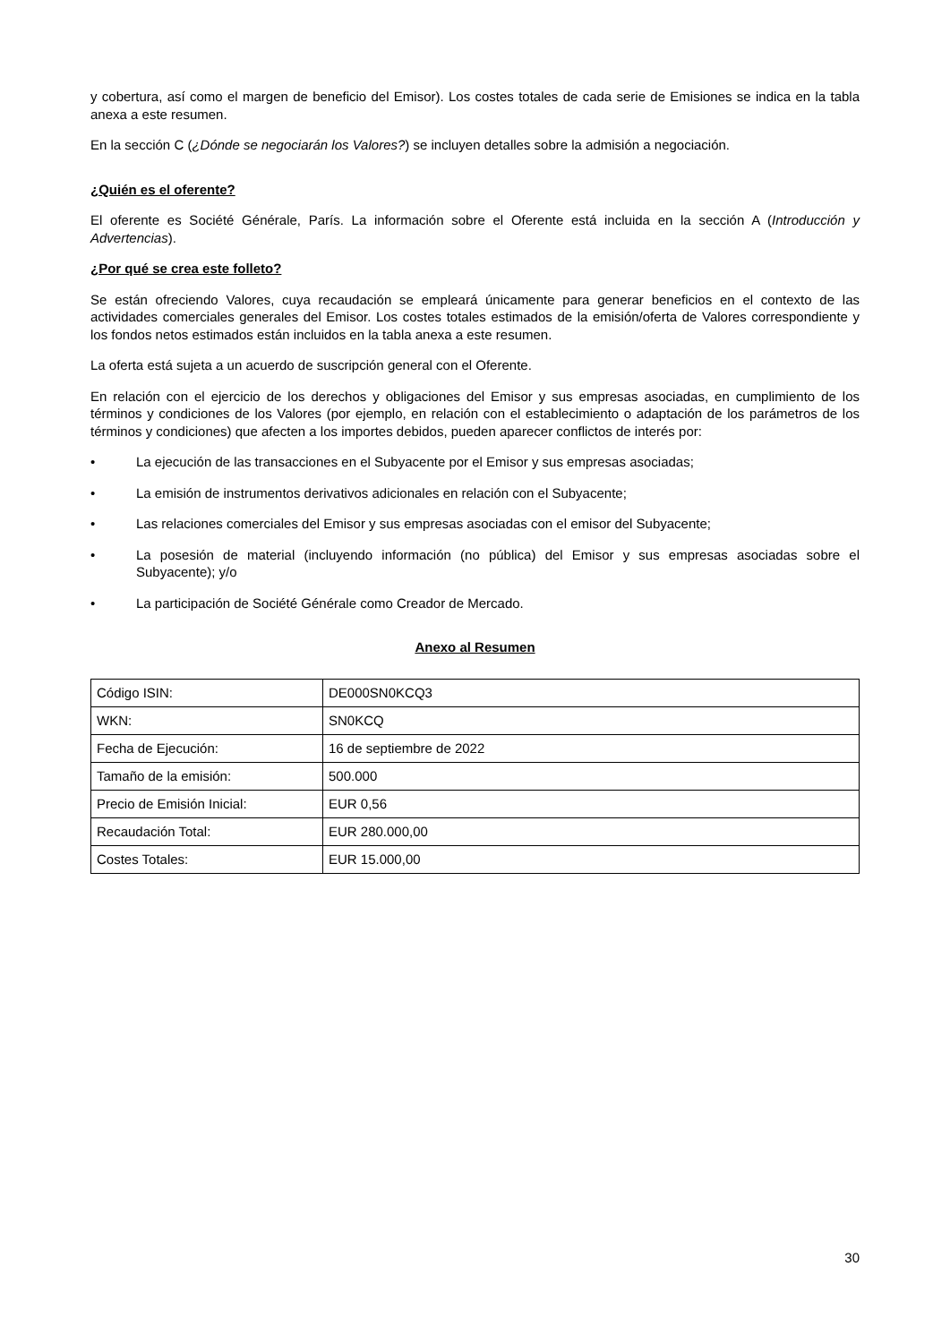y cobertura, así como el margen de beneficio del Emisor). Los costes totales de cada serie de Emisiones se indica en la tabla anexa a este resumen.
En la sección C (¿Dónde se negociarán los Valores?) se incluyen detalles sobre la admisión a negociación.
¿Quién es el oferente?
El oferente es Société Générale, París. La información sobre el Oferente está incluida en la sección A (Introducción y Advertencias).
¿Por qué se crea este folleto?
Se están ofreciendo Valores, cuya recaudación se empleará únicamente para generar beneficios en el contexto de las actividades comerciales generales del Emisor. Los costes totales estimados de la emisión/oferta de Valores correspondiente y los fondos netos estimados están incluidos en la tabla anexa a este resumen.
La oferta está sujeta a un acuerdo de suscripción general con el Oferente.
En relación con el ejercicio de los derechos y obligaciones del Emisor y sus empresas asociadas, en cumplimiento de los términos y condiciones de los Valores (por ejemplo, en relación con el establecimiento o adaptación de los parámetros de los términos y condiciones) que afecten a los importes debidos, pueden aparecer conflictos de interés por:
• La ejecución de las transacciones en el Subyacente por el Emisor y sus empresas asociadas;
• La emisión de instrumentos derivativos adicionales en relación con el Subyacente;
• Las relaciones comerciales del Emisor y sus empresas asociadas con el emisor del Subyacente;
• La posesión de material (incluyendo información (no pública) del Emisor y sus empresas asociadas sobre el Subyacente); y/o
• La participación de Société Générale como Creador de Mercado.
Anexo al Resumen
| Código ISIN: | DE000SN0KCQ3 |
| WKN: | SN0KCQ |
| Fecha de Ejecución: | 16 de septiembre de 2022 |
| Tamaño de la emisión: | 500.000 |
| Precio de Emisión Inicial: | EUR 0,56 |
| Recaudación Total: | EUR 280.000,00 |
| Costes Totales: | EUR 15.000,00 |
30